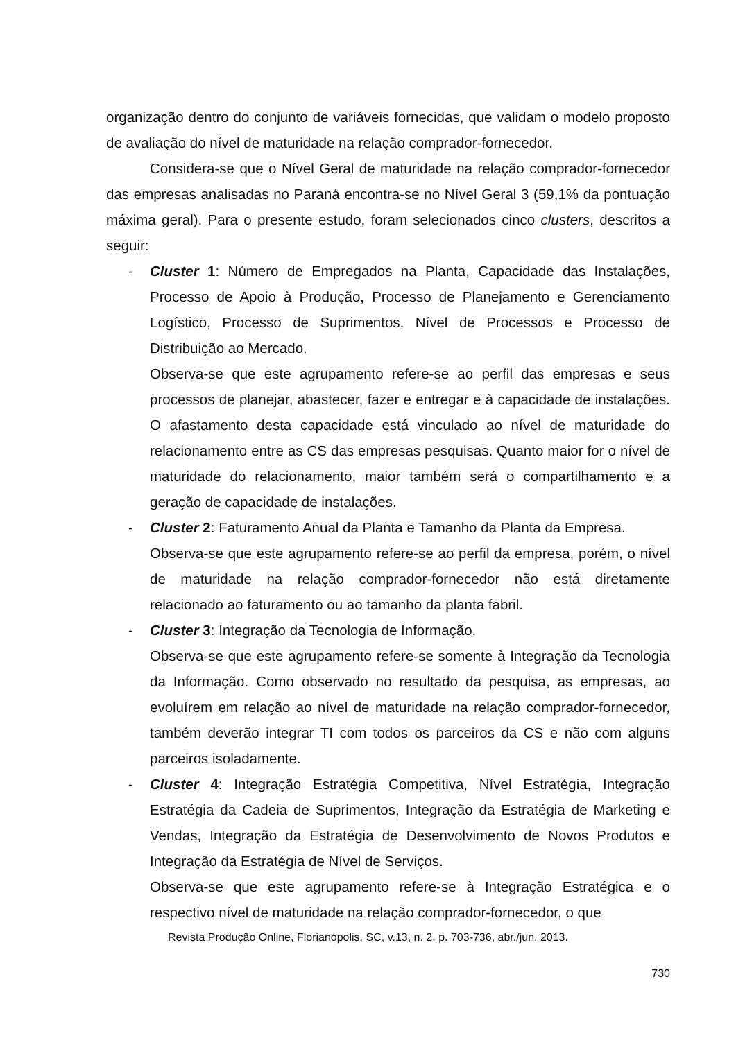organização dentro do conjunto de variáveis fornecidas, que validam o modelo proposto de avaliação do nível de maturidade na relação comprador-fornecedor.
Considera-se que o Nível Geral de maturidade na relação comprador-fornecedor das empresas analisadas no Paraná encontra-se no Nível Geral 3 (59,1% da pontuação máxima geral). Para o presente estudo, foram selecionados cinco clusters, descritos a seguir:
- Cluster 1: Número de Empregados na Planta, Capacidade das Instalações, Processo de Apoio à Produção, Processo de Planejamento e Gerenciamento Logístico, Processo de Suprimentos, Nível de Processos e Processo de Distribuição ao Mercado.
Observa-se que este agrupamento refere-se ao perfil das empresas e seus processos de planejar, abastecer, fazer e entregar e à capacidade de instalações. O afastamento desta capacidade está vinculado ao nível de maturidade do relacionamento entre as CS das empresas pesquisas. Quanto maior for o nível de maturidade do relacionamento, maior também será o compartilhamento e a geração de capacidade de instalações.
- Cluster 2: Faturamento Anual da Planta e Tamanho da Planta da Empresa.
Observa-se que este agrupamento refere-se ao perfil da empresa, porém, o nível de maturidade na relação comprador-fornecedor não está diretamente relacionado ao faturamento ou ao tamanho da planta fabril.
- Cluster 3: Integração da Tecnologia de Informação.
Observa-se que este agrupamento refere-se somente à Integração da Tecnologia da Informação. Como observado no resultado da pesquisa, as empresas, ao evoluírem em relação ao nível de maturidade na relação comprador-fornecedor, também deverão integrar TI com todos os parceiros da CS e não com alguns parceiros isoladamente.
- Cluster 4: Integração Estratégia Competitiva, Nível Estratégia, Integração Estratégia da Cadeia de Suprimentos, Integração da Estratégia de Marketing e Vendas, Integração da Estratégia de Desenvolvimento de Novos Produtos e Integração da Estratégia de Nível de Serviços.
Observa-se que este agrupamento refere-se à Integração Estratégica e o respectivo nível de maturidade na relação comprador-fornecedor, o que
Revista Produção Online, Florianópolis, SC, v.13, n. 2, p. 703-736, abr./jun. 2013.
730